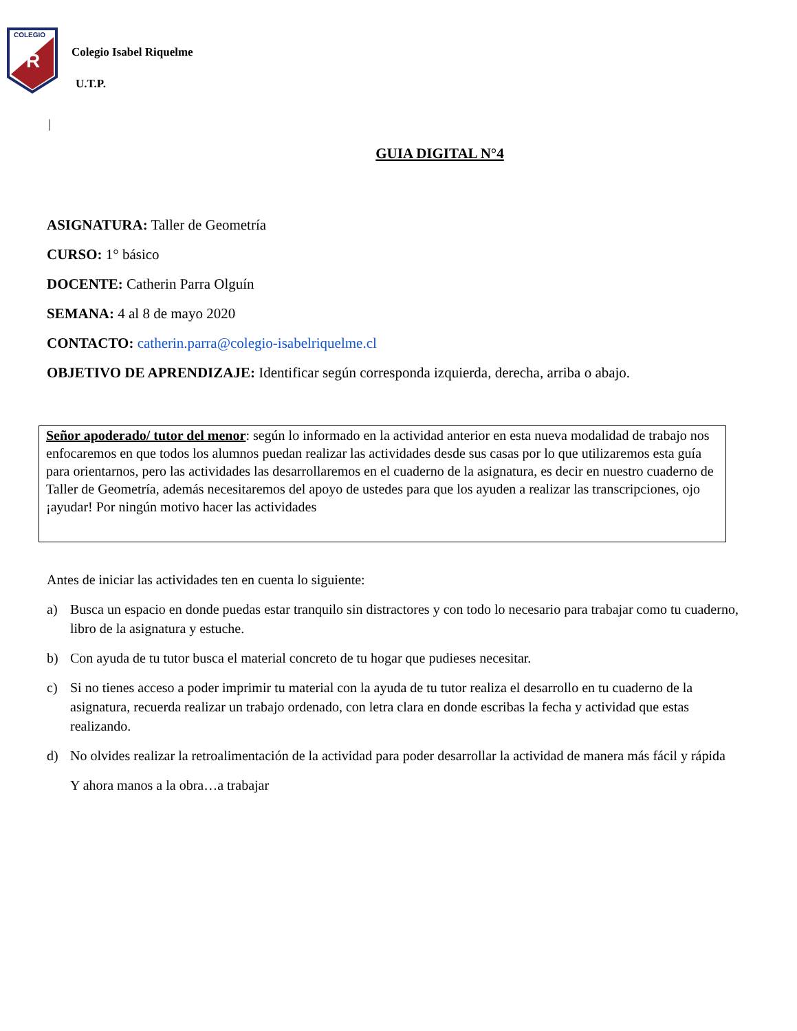COLEGIO
R
Colegio Isabel Riquelme
U.T.P.
|
GUIA DIGITAL N°4
ASIGNATURA: Taller de Geometría
CURSO: 1° básico
DOCENTE: Catherin Parra Olguín
SEMANA: 4 al 8 de mayo 2020
CONTACTO: catherin.parra@colegio-isabelriquelme.cl
OBJETIVO DE APRENDIZAJE: Identificar según corresponda izquierda, derecha, arriba o abajo.
Señor apoderado/ tutor del menor: según lo informado en la actividad anterior en esta nueva modalidad de trabajo nos enfocaremos en que todos los alumnos puedan realizar las actividades desde sus casas por lo que utilizaremos esta guía para orientarnos, pero las actividades las desarrollaremos en el cuaderno de la asignatura, es decir en nuestro cuaderno de Taller de Geometría, además necesitaremos del apoyo de ustedes para que los ayuden a realizar las transcripciones, ojo ¡ayudar! Por ningún motivo hacer las actividades
Antes de iniciar las actividades ten en cuenta lo siguiente:
a) Busca un espacio en donde puedas estar tranquilo sin distractores y con todo lo necesario para trabajar como tu cuaderno, libro de la asignatura y estuche.
b) Con ayuda de tu tutor busca el material concreto de tu hogar que pudieses necesitar.
c) Si no tienes acceso a poder imprimir tu material con la ayuda de tu tutor realiza el desarrollo en tu cuaderno de la asignatura, recuerda realizar un trabajo ordenado, con letra clara en donde escribas la fecha y actividad que estas realizando.
d) No olvides realizar la retroalimentación de la actividad para poder desarrollar la actividad de manera más fácil y rápida
Y ahora manos a la obra…a trabajar